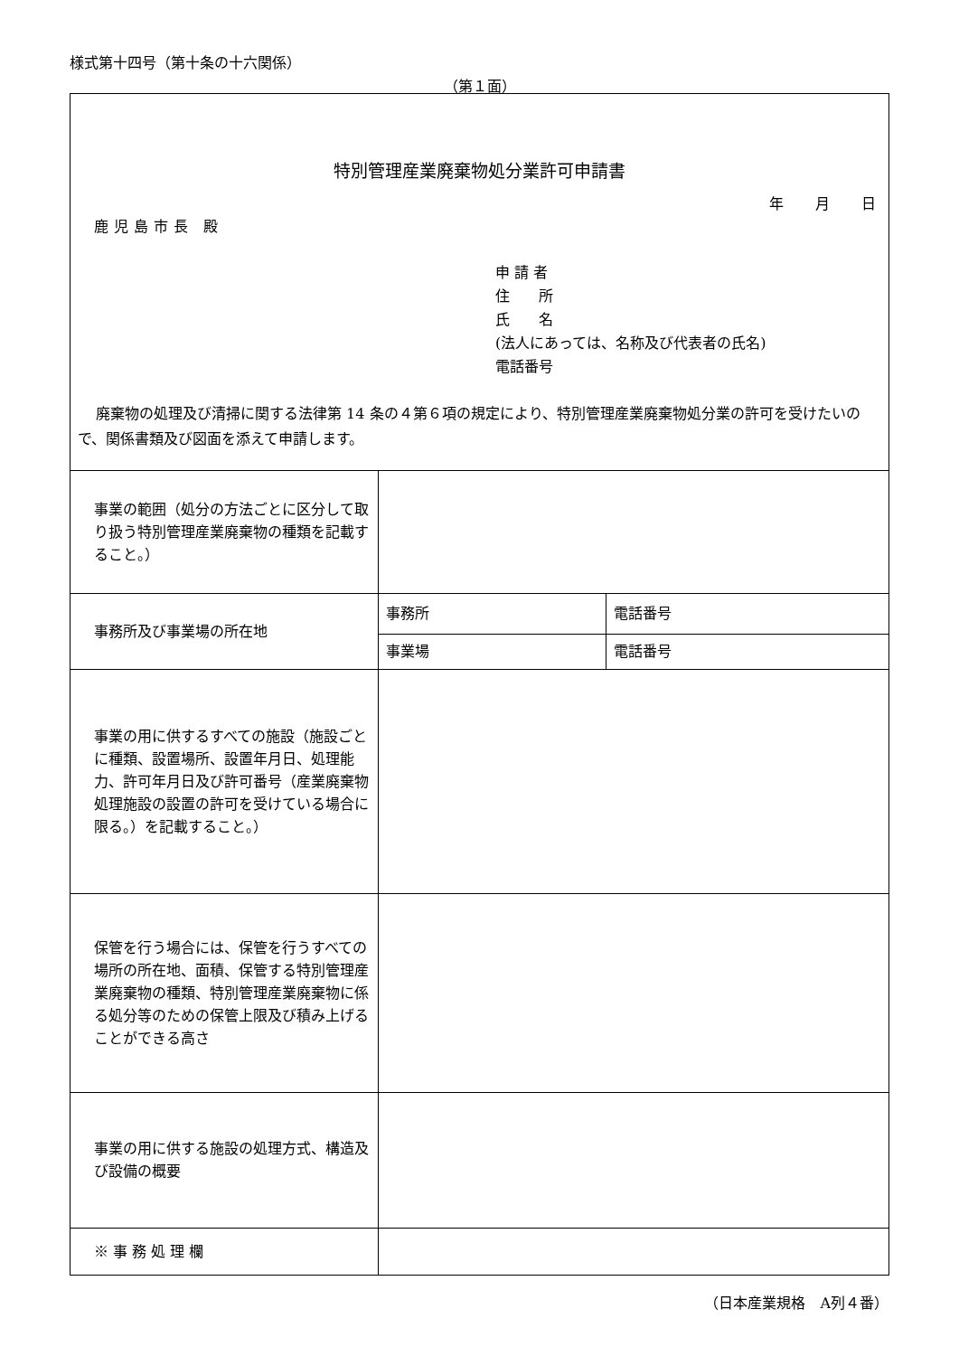様式第十四号（第十条の十六関係）
（第１面）
特別管理産業廃棄物処分業許可申請書
年 月 日
鹿児島市長 殿
申 請 者
住　　所
氏　　名
(法人にあっては、名称及び代表者の氏名)
電話番号
廃棄物の処理及び清掃に関する法律第 14 条の４第６項の規定により、特別管理産業廃棄物処分業の許可を受けたいので、関係書類及び図面を添えて申請します。
| 事業の範囲（処分の方法ごとに区分して取り扱う特別管理産業廃棄物の種類を記載すること。） | | |
| 事務所及び事業場の所在地 | 事務所 | 電話番号 |
| | 事業場 | 電話番号 |
| 事業の用に供するすべての施設（施設ごとに種類、設置場所、設置年月日、処理能力、許可年月日及び許可番号（産業廃棄物処理施設の設置の許可を受けている場合に限る。）を記載すること。） | | |
| 保管を行う場合には、保管を行うすべての場所の所在地、面積、保管する特別管理産業廃棄物の種類、特別管理産業廃棄物に係る処分等のための保管上限及び積み上げることができる高さ | | |
| 事業の用に供する施設の処理方式、構造及び設備の概要 | | |
| ※ 事 務 処 理 欄 | | |
（日本産業規格　A列４番）